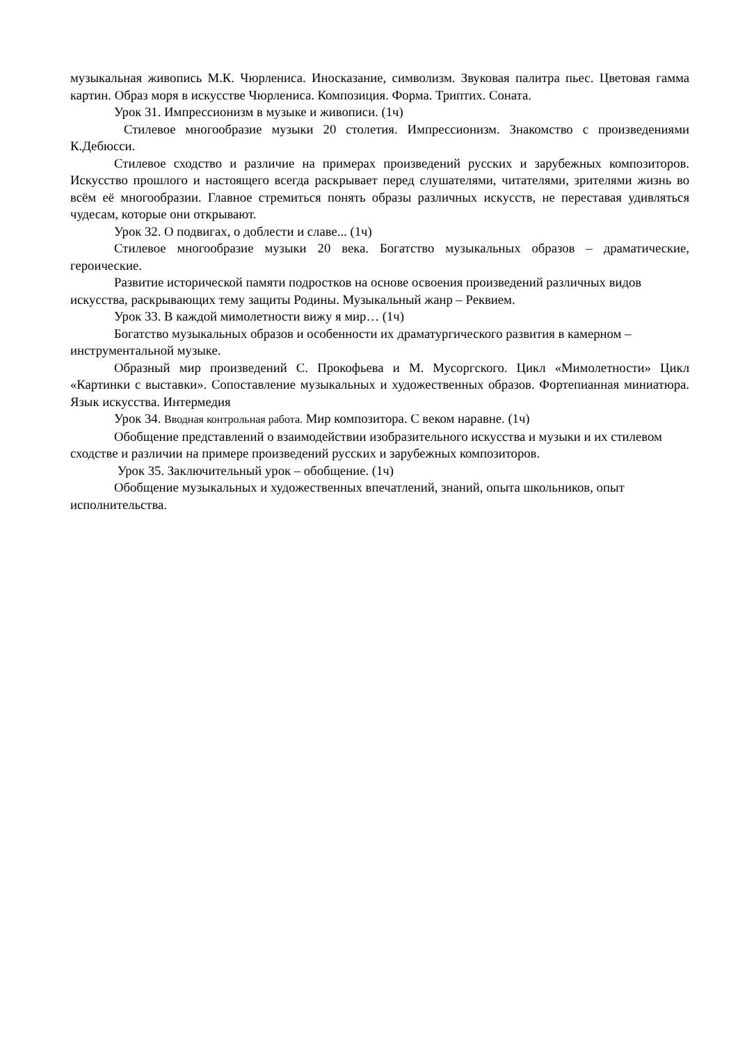музыкальная живопись М.К. Чюрлениса. Иносказание, символизм. Звуковая палитра пьес. Цветовая гамма картин. Образ моря в искусстве Чюрлениса. Композиция. Форма. Триптих. Соната.
Урок 31. Импрессионизм в музыке и живописи. (1ч)
Стилевое многообразие музыки 20 столетия. Импрессионизм. Знакомство с произведениями К.Дебюсси.
Стилевое сходство и различие на примерах произведений русских и зарубежных композиторов. Искусство прошлого и настоящего всегда раскрывает перед слушателями, читателями, зрителями жизнь во всём её многообразии. Главное стремиться понять образы различных искусств, не переставая удивляться чудесам, которые они открывают.
Урок 32. О подвигах, о доблести и славе... (1ч)
Стилевое многообразие музыки 20 века. Богатство музыкальных образов – драматические, героические.
Развитие исторической памяти подростков на основе освоения произведений различных видов искусства, раскрывающих тему защиты Родины. Музыкальный жанр – Реквием.
Урок 33. В каждой мимолетности вижу я мир… (1ч)
Богатство музыкальных образов и особенности их драматургического развития в камерном – инструментальной музыке.
Образный мир произведений С. Прокофьева и М. Мусоргского. Цикл «Мимолетности» Цикл «Картинки с выставки». Сопоставление музыкальных и художественных образов. Фортепианная миниатюра. Язык искусства. Интермедия
Урок 34. Вводная контрольная работа. Мир композитора. С веком наравне. (1ч)
Обобщение представлений о взаимодействии изобразительного искусства и музыки и их стилевом сходстве и различии на примере произведений русских и зарубежных композиторов.
Урок 35. Заключительный урок – обобщение. (1ч)
Обобщение музыкальных и художественных впечатлений, знаний, опыта школьников, опыт исполнительства.